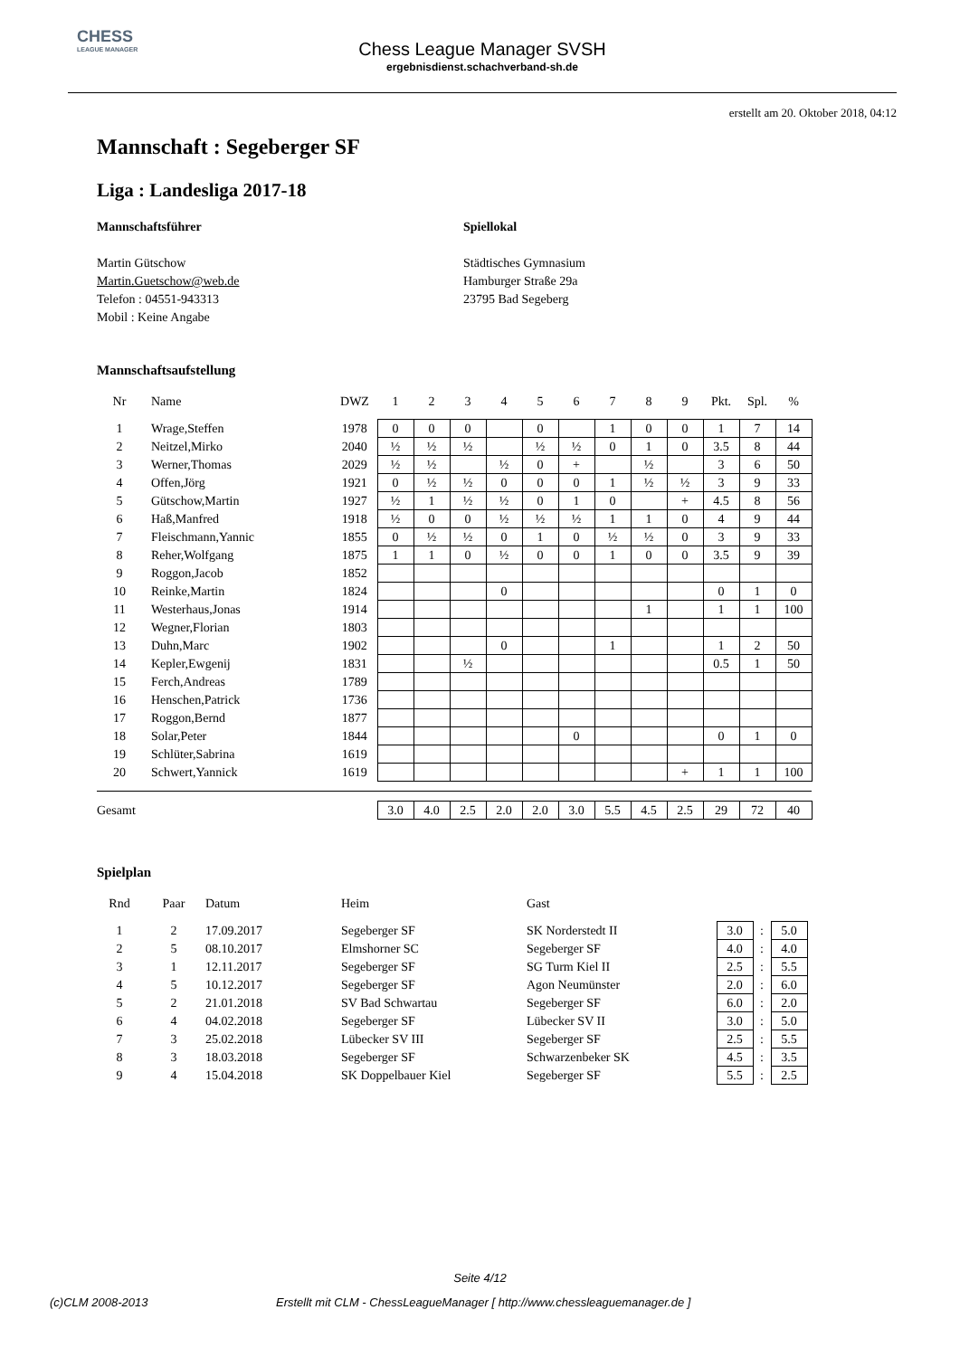CHESS
LEAGUE MANAGER
Chess League Manager SVSH
ergebnisdienst.schachverband-sh.de
erstellt am 20. Oktober 2018, 04:12
Mannschaft : Segeberger SF
Liga : Landesliga 2017-18
Mannschaftsführer
Martin Gütschow
Martin.Guetschow@web.de
Telefon : 04551-943313
Mobil : Keine Angabe
Spiellokal
Städtisches Gymnasium
Hamburger Straße 29a
23795 Bad Segeberg
Mannschaftsaufstellung
| Nr | Name | DWZ | 1 | 2 | 3 | 4 | 5 | 6 | 7 | 8 | 9 | Pkt. | Spl. | % |
| --- | --- | --- | --- | --- | --- | --- | --- | --- | --- | --- | --- | --- | --- | --- |
| 1 | Wrage,Steffen | 1978 | 0 | 0 | 0 | | 0 | | 1 | 0 | 0 | 1 | 7 | 14 |
| 2 | Neitzel,Mirko | 2040 | ½ | ½ | ½ | | ½ | ½ | 0 | 1 | 0 | 3.5 | 8 | 44 |
| 3 | Werner,Thomas | 2029 | ½ | ½ | | ½ | 0 | + | | ½ | | 3 | 6 | 50 |
| 4 | Offen,Jörg | 1921 | 0 | ½ | ½ | 0 | 0 | 0 | 1 | ½ | ½ | 3 | 9 | 33 |
| 5 | Gütschow,Martin | 1927 | ½ | 1 | ½ | ½ | 0 | 1 | 0 | | + | 4.5 | 8 | 56 |
| 6 | Haß,Manfred | 1918 | ½ | 0 | 0 | ½ | ½ | ½ | 1 | 1 | 0 | 4 | 9 | 44 |
| 7 | Fleischmann,Yannic | 1855 | 0 | ½ | ½ | 0 | 1 | 0 | ½ | ½ | 0 | 3 | 9 | 33 |
| 8 | Reher,Wolfgang | 1875 | 1 | 1 | 0 | ½ | 0 | 0 | 1 | 0 | 0 | 3.5 | 9 | 39 |
| 9 | Roggon,Jacob | 1852 | | | | | | | | | | | | |
| 10 | Reinke,Martin | 1824 | | | | 0 | | | | | | 0 | 1 | 0 |
| 11 | Westerhaus,Jonas | 1914 | | | | | | | | 1 | | 1 | 1 | 100 |
| 12 | Wegner,Florian | 1803 | | | | | | | | | | | | |
| 13 | Duhn,Marc | 1902 | | | | 0 | | | 1 | | | 1 | 2 | 50 |
| 14 | Kepler,Ewgenij | 1831 | | | ½ | | | | | | | 0.5 | 1 | 50 |
| 15 | Ferch,Andreas | 1789 | | | | | | | | | | | | |
| 16 | Henschen,Patrick | 1736 | | | | | | | | | | | | |
| 17 | Roggon,Bernd | 1877 | | | | | | | | | | | | |
| 18 | Solar,Peter | 1844 | | | | | | 0 | | | | 0 | 1 | 0 |
| 19 | Schlüter,Sabrina | 1619 | | | | | | | | | | | | |
| 20 | Schwert,Yannick | 1619 | | | | | | | | | + | 1 | 1 | 100 |
| Gesamt | | | 3.0 | 4.0 | 2.5 | 2.0 | 2.0 | 3.0 | 5.5 | 4.5 | 2.5 | 29 | 72 | 40 |
Spielplan
| Rnd | Paar | Datum | Heim | Gast | | | |
| --- | --- | --- | --- | --- | --- | --- | --- |
| 1 | 2 | 17.09.2017 | Segeberger SF | SK Norderstedt II | 3.0 | : | 5.0 |
| 2 | 5 | 08.10.2017 | Elmshorner SC | Segeberger SF | 4.0 | : | 4.0 |
| 3 | 1 | 12.11.2017 | Segeberger SF | SG Turm Kiel II | 2.5 | : | 5.5 |
| 4 | 5 | 10.12.2017 | Segeberger SF | Agon Neumünster | 2.0 | : | 6.0 |
| 5 | 2 | 21.01.2018 | SV Bad Schwartau | Segeberger SF | 6.0 | : | 2.0 |
| 6 | 4 | 04.02.2018 | Segeberger SF | Lübecker SV II | 3.0 | : | 5.0 |
| 7 | 3 | 25.02.2018 | Lübecker SV III | Segeberger SF | 2.5 | : | 5.5 |
| 8 | 3 | 18.03.2018 | Segeberger SF | Schwarzenbeker SK | 4.5 | : | 3.5 |
| 9 | 4 | 15.04.2018 | SK Doppelbauer Kiel | Segeberger SF | 5.5 | : | 2.5 |
Seite 4/12
(c)CLM 2008-2013 Erstellt mit CLM - ChessLeagueManager [ http://www.chessleaguemanager.de ]